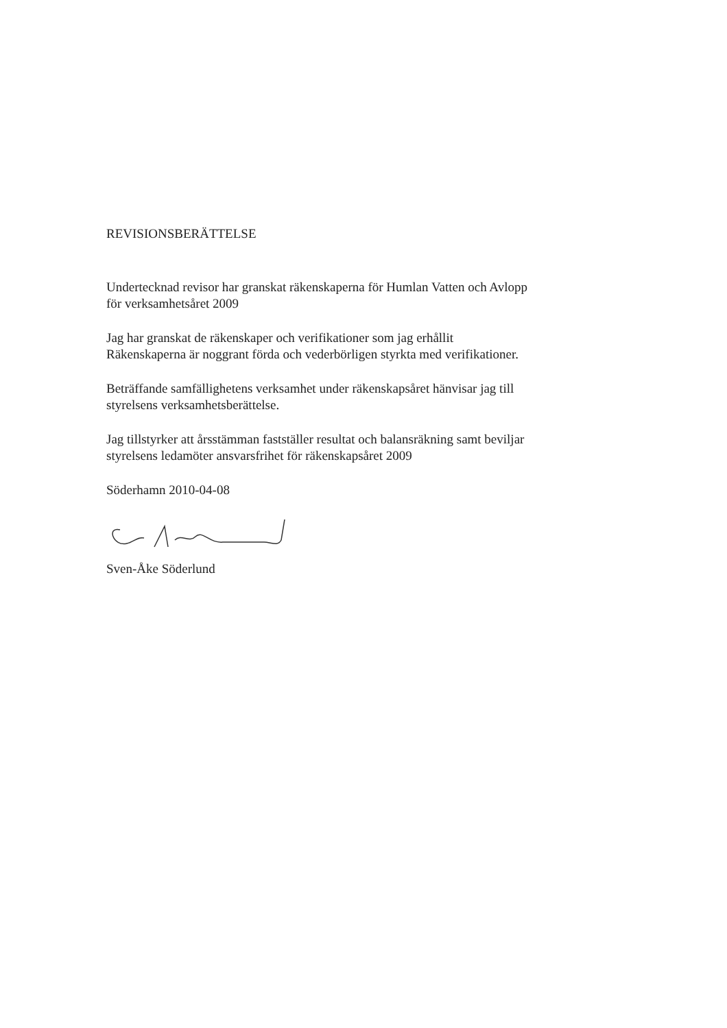REVISIONSBERÄTTELSE
Undertecknad revisor har granskat räkenskaperna för Humlan Vatten och Avlopp
för verksamhetsåret 2009
Jag har granskat de räkenskaper och verifikationer som jag erhållit
Räkenskaperna är noggrant förda och vederbörligen styrkta med verifikationer.
Beträffande samfällighetens verksamhet under räkenskapsåret hänvisar jag till
styrelsens verksamhetsberättelse.
Jag tillstyrker att årsstämman fastställer resultat och balansräkning samt beviljar
styrelsens ledamöter ansvarsfrihet för räkenskapsåret 2009
Söderhamn 2010-04-08
Sven-Åke Söderlund